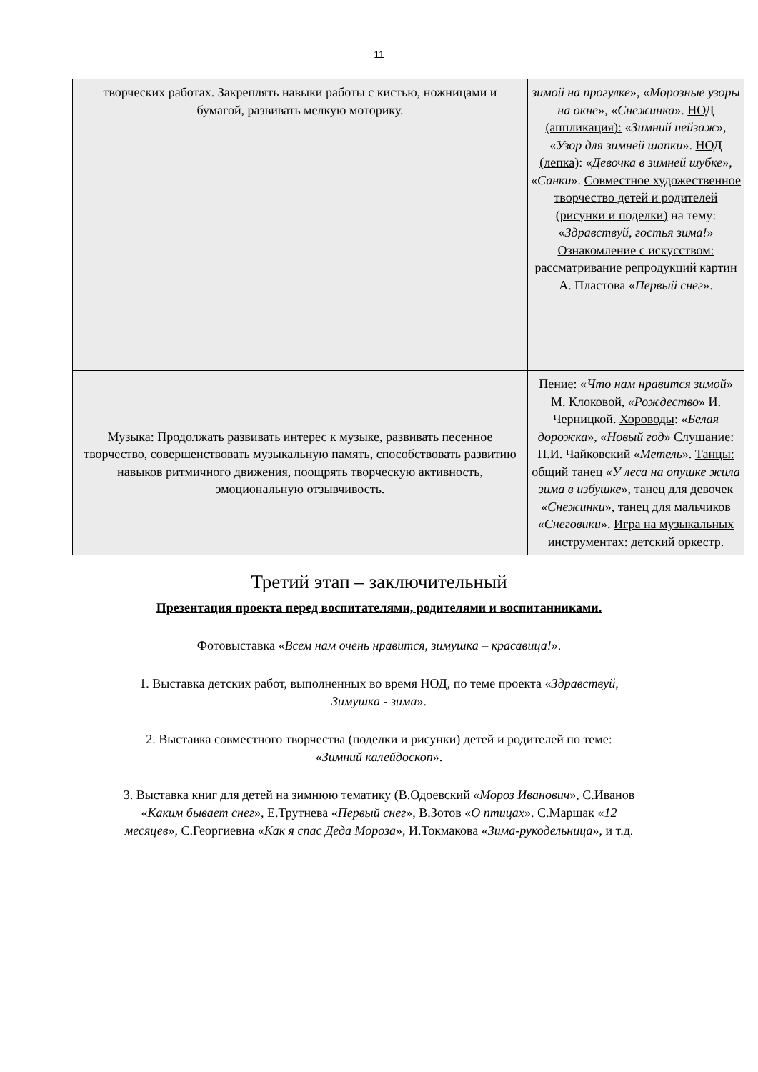11
| творческих работах. Закреплять навыки работы с кистью, ножницами и бумагой, развивать мелкую моторику. | зимой на прогулке », « Морозные узоры на окне », « Снежинка ». НОД (аппликация): « Зимний пейзаж », « Узор для зимней шапки ». НОД (лепка) : « Девочка в зимней шубке », « Санки ». Совместное художественное творчество детей и родителей (рисунки и поделки) на тему: « Здравствуй, гостья зима! » Ознакомление с искусством: рассматривание репродукций картин А. Пластова « Первый снег ». |
| Музыка : Продолжать развивать интерес к музыке, развивать песенное творчество, совершенствовать музыкальную память, способствовать развитию навыков ритмичного движения, поощрять творческую активность, эмоциональную отзывчивость. | Пение : « Что нам нравится зимой » М. Клоковой, « Рождество » И. Черницкой. Хороводы : « Белая дорожка », « Новый год » Слушание : П.И. Чайковский « Метель ». Танцы: общий танец « У леса на опушке жила зима в избушке », танец для девочек « Снежинки », танец для мальчиков « Снеговики ». Игра на музыкальных инструментах: детский оркестр. |
Третий этап – заключительный
Презентация проекта перед воспитателями, родителями и воспитанниками.
Фотовыставка «Всем нам очень нравится, зимушка – красавица!».
1. Выставка детских работ, выполненных во время НОД, по теме проекта «Здравствуй, Зимушка - зима».
2. Выставка совместного творчества (поделки и рисунки) детей и родителей по теме: «Зимний калейдоскоп».
3. Выставка книг для детей на зимнюю тематику (В.Одоевский «Мороз Иванович», С.Иванов «Каким бывает снег», Е.Трутнева «Первый снег», В.Зотов «О птицах». С.Маршак «12 месяцев», С.Георгиевна «Как я спас Деда Мороза», И.Токмакова «Зима-рукодельница», и т.д.